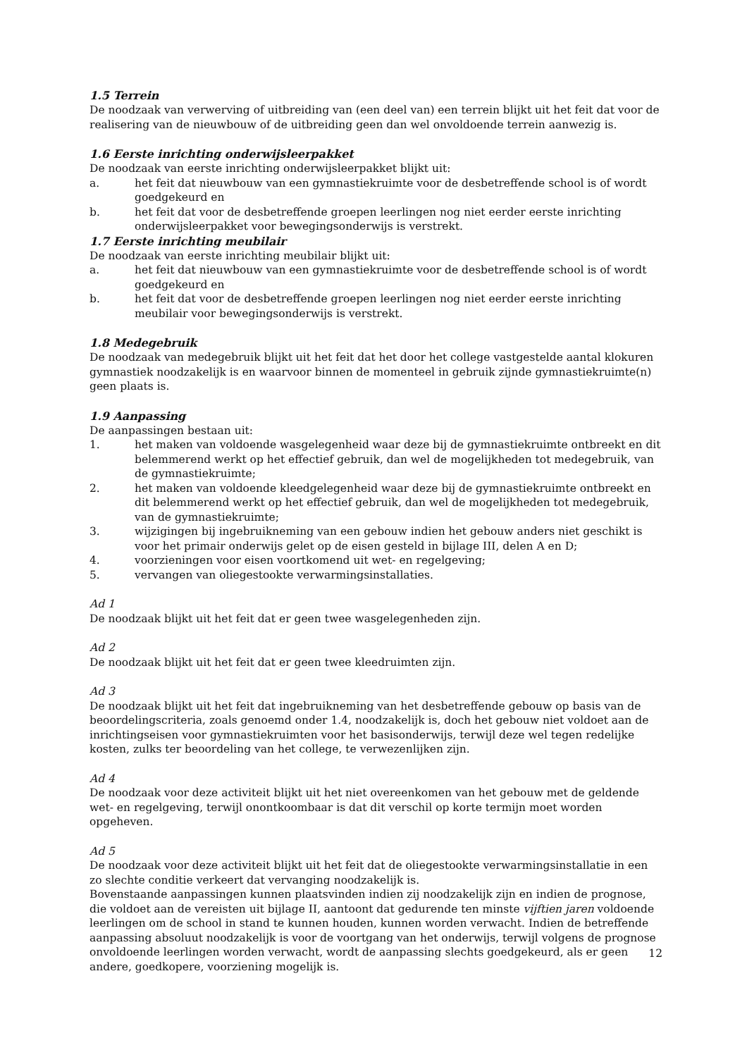1.5 Terrein
De noodzaak van verwerving of uitbreiding van (een deel van) een terrein blijkt uit het feit dat voor de realisering van de nieuwbouw of de uitbreiding geen dan wel onvoldoende terrein aanwezig is.
1.6 Eerste inrichting onderwijsleerpakket
De noodzaak van eerste inrichting onderwijsleerpakket blijkt uit:
a. het feit dat nieuwbouw van een gymnastiekruimte voor de desbetreffende school is of wordt goedgekeurd en
b. het feit dat voor de desbetreffende groepen leerlingen nog niet eerder eerste inrichting onderwijsleerpakket voor bewegingsonderwijs is verstrekt.
1.7 Eerste inrichting meubilair
De noodzaak van eerste inrichting meubilair blijkt uit:
a. het feit dat nieuwbouw van een gymnastiekruimte voor de desbetreffende school is of wordt goedgekeurd en
b. het feit dat voor de desbetreffende groepen leerlingen nog niet eerder eerste inrichting meubilair voor bewegingsonderwijs is verstrekt.
1.8 Medegebruik
De noodzaak van medegebruik blijkt uit het feit dat het door het college vastgestelde aantal klokuren gymnastiek noodzakelijk is en waarvoor binnen de momenteel in gebruik zijnde gymnastiekruimte(n) geen plaats is.
1.9 Aanpassing
De aanpassingen bestaan uit:
1. het maken van voldoende wasgelegenheid waar deze bij de gymnastiekruimte ontbreekt en dit belemmerend werkt op het effectief gebruik, dan wel de mogelijkheden tot medegebruik, van de gymnastiekruimte;
2. het maken van voldoende kleedgelegenheid waar deze bij de gymnastiekruimte ontbreekt en dit belemmerend werkt op het effectief gebruik, dan wel de mogelijkheden tot medegebruik, van de gymnastiekruimte;
3. wijzigingen bij ingebruikneming van een gebouw indien het gebouw anders niet geschikt is voor het primair onderwijs gelet op de eisen gesteld in bijlage III, delen A en D;
4. voorzieningen voor eisen voortkomend uit wet- en regelgeving;
5. vervangen van oliegestookte verwarmingsinstallaties.
Ad 1
De noodzaak blijkt uit het feit dat er geen twee wasgelegenheden zijn.
Ad 2
De noodzaak blijkt uit het feit dat er geen twee kleedruimten zijn.
Ad 3
De noodzaak blijkt uit het feit dat ingebruikneming van het desbetreffende gebouw op basis van de beoordelingscriteria, zoals genoemd onder 1.4, noodzakelijk is, doch het gebouw niet voldoet aan de inrichtingseisen voor gymnastiekruimten voor het basisonderwijs, terwijl deze wel tegen redelijke kosten, zulks ter beoordeling van het college, te verwezenlijken zijn.
Ad 4
De noodzaak voor deze activiteit blijkt uit het niet overeenkomen van het gebouw met de geldende wet- en regelgeving, terwijl onontkoombaar is dat dit verschil op korte termijn moet worden opgeheven.
Ad 5
De noodzaak voor deze activiteit blijkt uit het feit dat de oliegestookte verwarmingsinstallatie in een zo slechte conditie verkeert dat vervanging noodzakelijk is.
Bovenstaande aanpassingen kunnen plaatsvinden indien zij noodzakelijk zijn en indien de prognose, die voldoet aan de vereisten uit bijlage II, aantoont dat gedurende ten minste vijftien jaren voldoende leerlingen om de school in stand te kunnen houden, kunnen worden verwacht. Indien de betreffende aanpassing absoluut noodzakelijk is voor de voortgang van het onderwijs, terwijl volgens de prognose onvoldoende leerlingen worden verwacht, wordt de aanpassing slechts goedgekeurd, als er geen andere, goedkopere, voorziening mogelijk is.
12